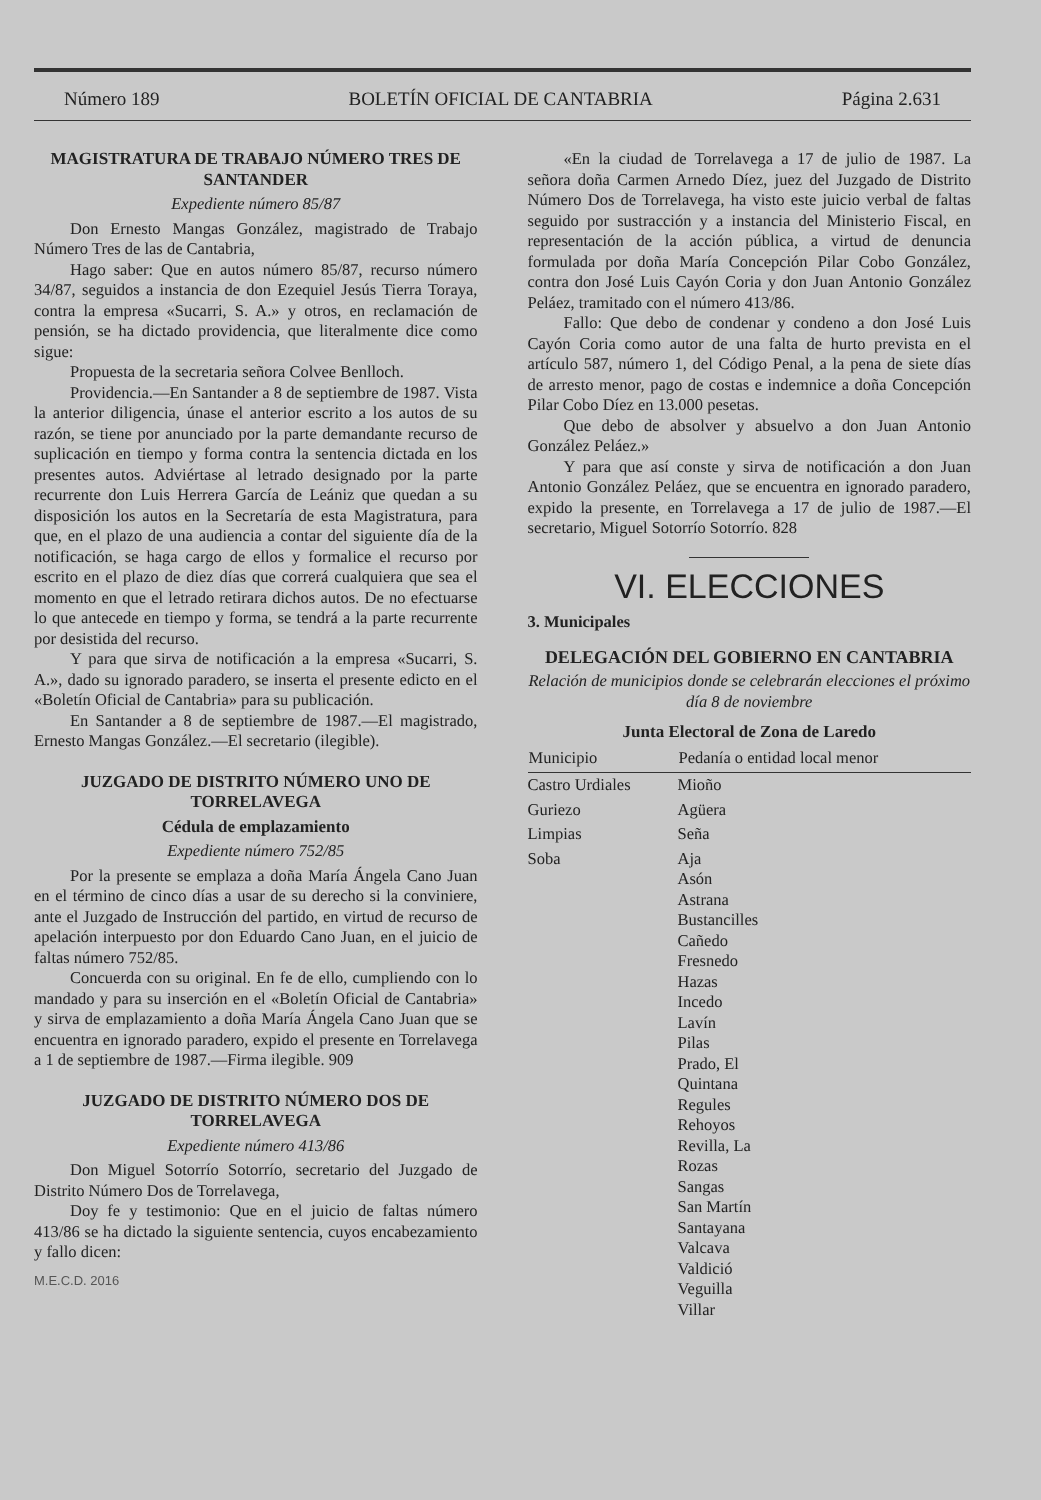Número 189 BOLETÍN OFICIAL DE CANTABRIA Página 2.631
MAGISTRATURA DE TRABAJO NÚMERO TRES DE SANTANDER
Expediente número 85/87
Don Ernesto Mangas González, magistrado de Trabajo Número Tres de las de Cantabria,
Hago saber: Que en autos número 85/87, recurso número 34/87, seguidos a instancia de don Ezequiel Jesús Tierra Toraya, contra la empresa «Sucarri, S. A.» y otros, en reclamación de pensión, se ha dictado providencia, que literalmente dice como sigue:
Propuesta de la secretaria señora Colvee Benlloch.
Providencia.—En Santander a 8 de septiembre de 1987. Vista la anterior diligencia, únase el anterior escrito a los autos de su razón, se tiene por anunciado por la parte demandante recurso de suplicación en tiempo y forma contra la sentencia dictada en los presentes autos. Adviértase al letrado designado por la parte recurrente don Luis Herrera García de Leániz que quedan a su disposición los autos en la Secretaría de esta Magistratura, para que, en el plazo de una audiencia a contar del siguiente día de la notificación, se haga cargo de ellos y formalice el recurso por escrito en el plazo de diez días que correrá cualquiera que sea el momento en que el letrado retirara dichos autos. De no efectuarse lo que antecede en tiempo y forma, se tendrá a la parte recurrente por desistida del recurso.
Y para que sirva de notificación a la empresa «Sucarri, S. A.», dado su ignorado paradero, se inserta el presente edicto en el «Boletín Oficial de Cantabria» para su publicación.
En Santander a 8 de septiembre de 1987.—El magistrado, Ernesto Mangas González.—El secretario (ilegible).
JUZGADO DE DISTRITO NÚMERO UNO DE TORRELAVEGA
Cédula de emplazamiento
Expediente número 752/85
Por la presente se emplaza a doña María Ángela Cano Juan en el término de cinco días a usar de su derecho si la conviniere, ante el Juzgado de Instrucción del partido, en virtud de recurso de apelación interpuesto por don Eduardo Cano Juan, en el juicio de faltas número 752/85.
Concuerda con su original. En fe de ello, cumpliendo con lo mandado y para su inserción en el «Boletín Oficial de Cantabria» y sirva de emplazamiento a doña María Ángela Cano Juan que se encuentra en ignorado paradero, expido el presente en Torrelavega a 1 de septiembre de 1987.—Firma ilegible. 909
JUZGADO DE DISTRITO NÚMERO DOS DE TORRELAVEGA
Expediente número 413/86
Don Miguel Sotorrío Sotorrío, secretario del Juzgado de Distrito Número Dos de Torrelavega,
Doy fe y testimonio: Que en el juicio de faltas número 413/86 se ha dictado la siguiente sentencia, cuyos encabezamiento y fallo dicen:
M.E.C.D. 2016
«En la ciudad de Torrelavega a 17 de julio de 1987. La señora doña Carmen Arnedo Díez, juez del Juzgado de Distrito Número Dos de Torrelavega, ha visto este juicio verbal de faltas seguido por sustracción y a instancia del Ministerio Fiscal, en representación de la acción pública, a virtud de denuncia formulada por doña María Concepción Pilar Cobo González, contra don José Luis Cayón Coria y don Juan Antonio González Peláez, tramitado con el número 413/86.
Fallo: Que debo de condenar y condeno a don José Luis Cayón Coria como autor de una falta de hurto prevista en el artículo 587, número 1, del Código Penal, a la pena de siete días de arresto menor, pago de costas e indemnice a doña Concepción Pilar Cobo Díez en 13.000 pesetas.
Que debo de absolver y absuelvo a don Juan Antonio González Peláez.»
Y para que así conste y sirva de notificación a don Juan Antonio González Peláez, que se encuentra en ignorado paradero, expido la presente, en Torrelavega a 17 de julio de 1987.—El secretario, Miguel Sotorrío Sotorrío. 828
VI. ELECCIONES
3. Municipales
DELEGACIÓN DEL GOBIERNO EN CANTABRIA
Relación de municipios donde se celebrarán elecciones el próximo día 8 de noviembre
Junta Electoral de Zona de Laredo
| Municipio | Pedanía o entidad local menor |
| --- | --- |
| Castro Urdiales | Mioño |
| Guriezo | Agüera |
| Limpias | Seña |
| Soba | Aja Asón Astrana Bustancilles Cañedo Fresnedo Hazas Incedo Lavín Pilas Prado, El Quintana Regules Rehoyos Revilla, La Rozas Sangas San Martín Santayana Valcava Valdició Veguilla Villar |